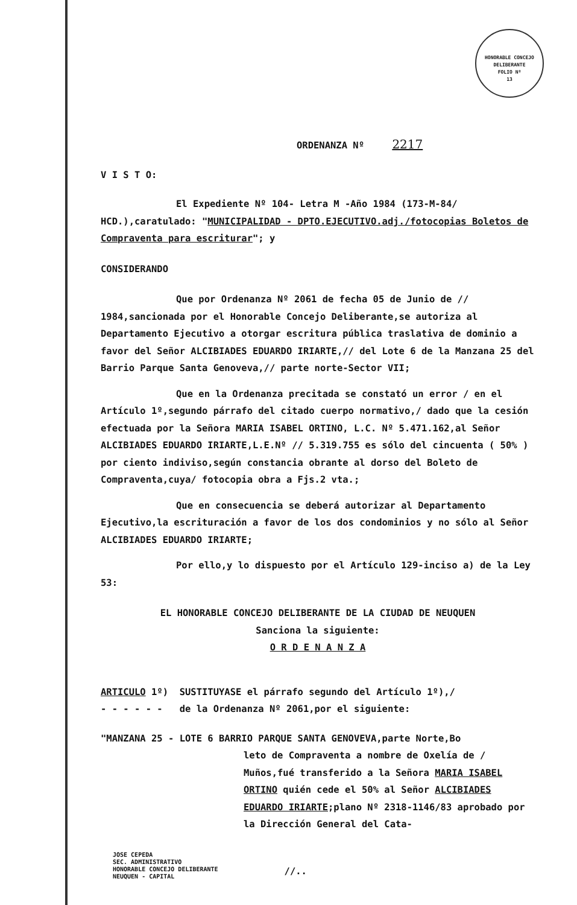HONORABLE CONCEJO DELIBERANTE
FOLIO Nº
13
ORDENANZA Nº 2217
V I S T O:
El Expediente Nº 104- Letra M -Año 1984 (173-M-84/ HCD.),caratulado: "MUNICIPALIDAD - DPTO.EJECUTIVO.adj./fotocopias Boletos de Compraventa para escriturar"; y
CONSIDERANDO
Que por Ordenanza Nº 2061 de fecha 05 de Junio de // 1984,sancionada por el Honorable Concejo Deliberante,se autoriza al Departamento Ejecutivo a otorgar escritura pública traslativa de dominio a favor del Señor ALCIBIADES EDUARDO IRIARTE,// del Lote 6 de la Manzana 25 del Barrio Parque Santa Genoveva,// parte norte-Sector VII;
Que en la Ordenanza precitada se constató un error / en el Artículo 1º,segundo párrafo del citado cuerpo normativo,/ dado que la cesión efectuada por la Señora MARIA ISABEL ORTINO, L.C. Nº 5.471.162,al Señor ALCIBIADES EDUARDO IRIARTE,L.E.Nº // 5.319.755 es sólo del cincuenta ( 50% ) por ciento indiviso,según constancia obrante al dorso del Boleto de Compraventa,cuya/ fotocopia obra a Fjs.2 vta.;
Que en consecuencia se deberá autorizar al Departamento Ejecutivo,la escrituración a favor de los dos condominios y no sólo al Señor ALCIBIADES EDUARDO IRIARTE;
Por ello,y lo dispuesto por el Artículo 129-inciso a) de la Ley 53:
EL HONORABLE CONCEJO DELIBERANTE DE LA CIUDAD DE NEUQUEN
Sanciona la siguiente:
O R D E N A N Z A
ARTICULO 1º) SUSTITUYASE el párrafo segundo del Artículo 1º),/
- - - - - - de la Ordenanza Nº 2061,por el siguiente:
"MANZANA 25 - LOTE 6 BARRIO PARQUE SANTA GENOVEVA,parte Norte,Bo
leto de Compraventa a nombre de Oxelía de / Muños,fué transferido a la Señora MARIA ISABEL ORTINO quién cede el 50% al Señor ALCIBIADES EDUARDO IRIARTE;plano Nº 2318-1146/83 aprobado por la Dirección General del Cata-
JOSE CEPEDA
SEC. ADMINISTRATIVO
HONORABLE CONCEJO DELIBERANTE
NEUQUEN - CAPITAL
//..